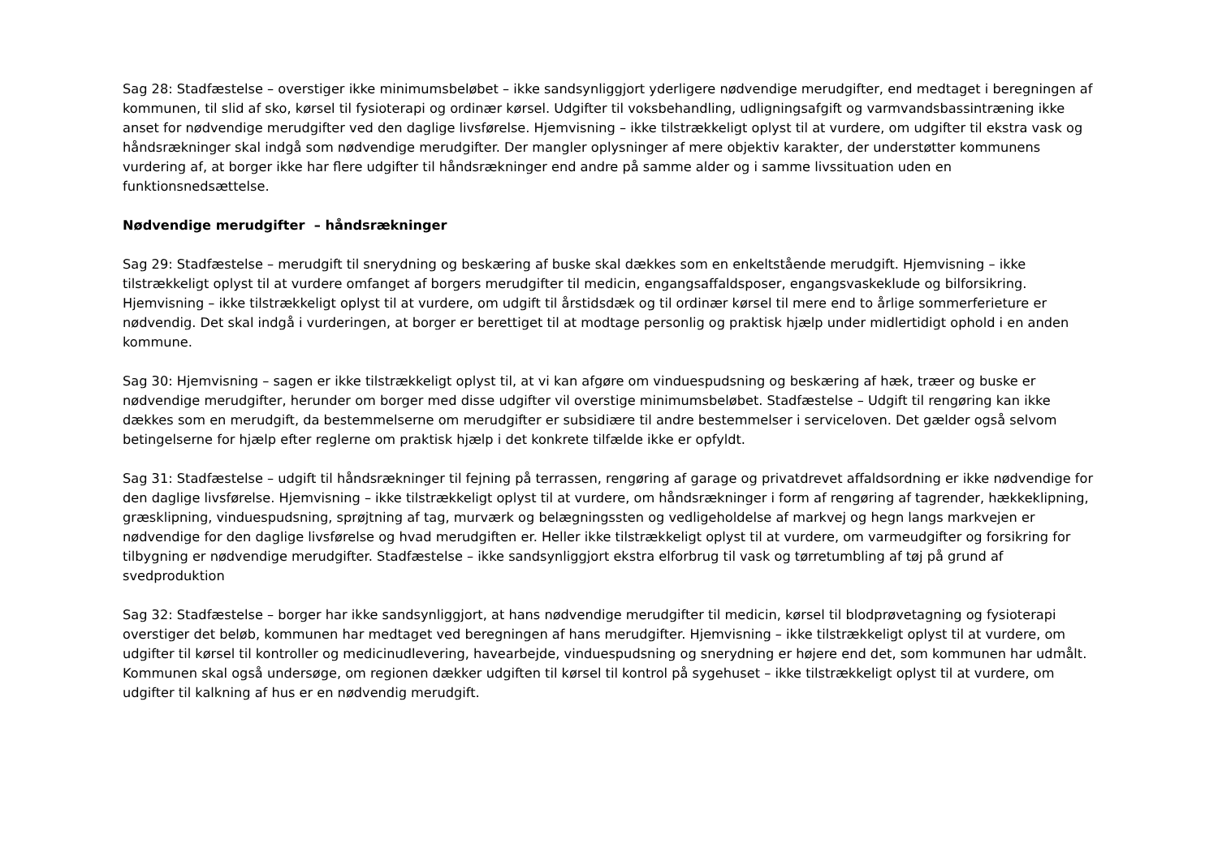Sag 28: Stadfæstelse – overstiger ikke minimumsbeløbet – ikke sandsynliggjort yderligere nødvendige merudgifter, end medtaget i beregningen af kommunen, til slid af sko, kørsel til fysioterapi og ordinær kørsel. Udgifter til voksbehandling, udligningsafgift og varmvandsbassintræning ikke anset for nødvendige merudgifter ved den daglige livsførelse. Hjemvisning – ikke tilstrækkeligt oplyst til at vurdere, om udgifter til ekstra vask og håndsrækninger skal indgå som nødvendige merudgifter. Der mangler oplysninger af mere objektiv karakter, der understøtter kommunens vurdering af, at borger ikke har flere udgifter til håndsrækninger end andre på samme alder og i samme livssituation uden en funktionsnedsættelse.
Nødvendige merudgifter – håndsrækninger
Sag 29: Stadfæstelse – merudgift til snerydning og beskæring af buske skal dækkes som en enkeltstående merudgift. Hjemvisning – ikke tilstrækkeligt oplyst til at vurdere omfanget af borgers merudgifter til medicin, engangsaffaldsposer, engangsvaskeklude og bilforsikring. Hjemvisning – ikke tilstrækkeligt oplyst til at vurdere, om udgift til årstidsdæk og til ordinær kørsel til mere end to årlige sommerferieture er nødvendig. Det skal indgå i vurderingen, at borger er berettiget til at modtage personlig og praktisk hjælp under midlertidigt ophold i en anden kommune.
Sag 30: Hjemvisning – sagen er ikke tilstrækkeligt oplyst til, at vi kan afgøre om vinduespudsning og beskæring af hæk, træer og buske er nødvendige merudgifter, herunder om borger med disse udgifter vil overstige minimumsbeløbet. Stadfæstelse – Udgift til rengøring kan ikke dækkes som en merudgift, da bestemmelserne om merudgifter er subsidiære til andre bestemmelser i serviceloven. Det gælder også selvom betingelserne for hjælp efter reglerne om praktisk hjælp i det konkrete tilfælde ikke er opfyldt.
Sag 31: Stadfæstelse – udgift til håndsrækninger til fejning på terrassen, rengøring af garage og privatdrevet affaldsordning er ikke nødvendige for den daglige livsførelse. Hjemvisning – ikke tilstrækkeligt oplyst til at vurdere, om håndsrækninger i form af rengøring af tagrender, hækkeklipning, græsklipning, vinduespudsning, sprøjtning af tag, murværk og belægningssten og vedligeholdelse af markvej og hegn langs markvejen er nødvendige for den daglige livsførelse og hvad merudgiften er. Heller ikke tilstrækkeligt oplyst til at vurdere, om varmeudgifter og forsikring for tilbygning er nødvendige merudgifter. Stadfæstelse – ikke sandsynliggjort ekstra elforbrug til vask og tørretumbling af tøj på grund af svedproduktion
Sag 32: Stadfæstelse – borger har ikke sandsynliggjort, at hans nødvendige merudgifter til medicin, kørsel til blodprøvetagning og fysioterapi overstiger det beløb, kommunen har medtaget ved beregningen af hans merudgifter. Hjemvisning – ikke tilstrækkeligt oplyst til at vurdere, om udgifter til kørsel til kontroller og medicinudlevering, havearbejde, vinduespudsning og snerydning er højere end det, som kommunen har udmålt. Kommunen skal også undersøge, om regionen dækker udgiften til kørsel til kontrol på sygehuset – ikke tilstrækkeligt oplyst til at vurdere, om udgifter til kalkning af hus er en nødvendig merudgift.